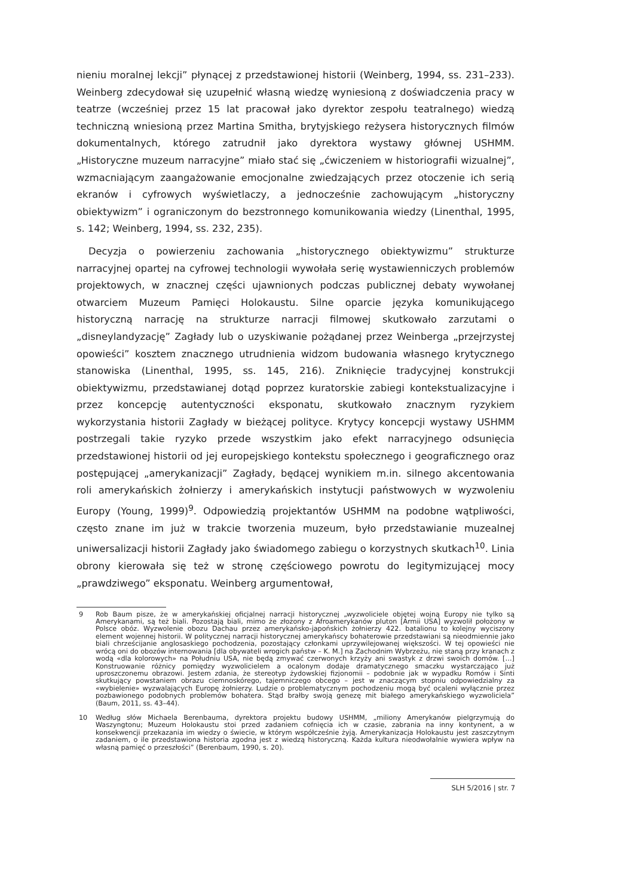nieniu moralnej lekcji” płynącej z przedstawionej historii (Weinberg, 1994, ss. 231–233). Weinberg zdecydował się uzupełnić własną wiedzę wyniesioną z doświadczenia pracy w teatrze (wcześniej przez 15 lat pracował jako dyrektor zespołu teatralnego) wiedzą techniczną wniesioną przez Martina Smitha, brytyjskiego reżysera historycznych filmów dokumentalnych, którego zatrudnił jako dyrektora wystawy głównej USHMM. „Historyczne muzeum narracyjne” miało stać się „ćwiczeniem w historiografii wizualnej”, wzmacniającym zaangażowanie emocjonalne zwiedzających przez otoczenie ich serią ekranów i cyfrowych wyświetlaczy, a jednocześnie zachowującym „historyczny obiektywizm” i ograniczonym do bezstronnego komunikowania wiedzy (Linenthal, 1995, s. 142; Weinberg, 1994, ss. 232, 235).
Decyzja o powierzeniu zachowania „historycznego obiektywizmu” strukturze narracyjnej opartej na cyfrowej technologii wywołała serię wystawienniczych problemów projektowych, w znacznej części ujawnionych podczas publicznej debaty wywołanej otwarciem Muzeum Pamięci Holokaustu. Silne oparcie języka komunikującego historyczną narrację na strukturze narracji filmowej skutkowało zarzutami o „disneylandyzację” Zagłady lub o uzyskiwanie pożądanej przez Weinberga „przejrzystej opowieści” kosztem znacznego utrudnienia widzom budowania własnego krytycznego stanowiska (Linenthal, 1995, ss. 145, 216). Zniknięcie tradycyjnej konstrukcji obiektywizmu, przedstawianej dotąd poprzez kuratorskie zabiegi kontekstualizacyjne i przez koncepcję autentyczności eksponatu, skutkowało znacznym ryzykiem wykorzystania historii Zagłady w bieżącej polityce. Krytycy koncepcji wystawy USHMM postrzegali takie ryzyko przede wszystkim jako efekt narracyjnego odsunięcia przedstawionej historii od jej europejskiego kontekstu społecznego i geograficznego oraz postępującej „amerykanizacji” Zagłady, będącej wynikiem m.in. silnego akcentowania roli amerykańskich żołnierzy i amerykańskich instytucji państwowych w wyzwoleniu Europy (Young, 1999)<sup>9</sup>. Odpowiedzią projektantów USHMM na podobne wątpliwości, często znane im już w trakcie tworzenia muzeum, było przedstawianie muzealnej uniwersalizacji historii Zagłady jako świadomego zabiegu o korzystnych skutkach<sup>10</sup>. Linia obrony kierowała się też w stronę częściowego powrotu do legitymizującej mocy „prawdziwego” eksponatu. Weinberg argumentował,
9 Rob Baum pisze, że w amerykańskiej oficjalnej narracji historycznej „wyzwoliciele objętej wojną Europy nie tylko są Amerykanami, są też biali. Pozostają biali, mimo że złożony z Afroamerykanów pluton [Armii USA] wyzwolił położony w Polsce obóz. Wyzwolenie obozu Dachau przez amerykańsko-japońskich żołnierzy 422. batalionu to kolejny wyciszony element wojennej historii. W politycznej narracji historycznej amerykańscy bohaterowie przedstawiani są nieodmiennie jako biali chrześcijanie anglosaskiego pochodzenia, pozostający członkami uprzywilejowanej większości. W tej opowieści nie wrócą oni do obozów internowania [dla obywateli wrogich państw – K. M.] na Zachodnim Wybrzeżu, nie staną przy kranach z wodą «dla kolorowych» na Południu USA, nie będą zmywać czerwonych krzyży ani swastyk z drzwi swoich domów. […] Konstruowanie różnicy pomiędzy wyzwolicielem a ocalonym dodaje dramatycznego smaczku wystarczająco już uproszczonemu obrazowi. Jestem zdania, że stereotyp żydowskiej fizjonomii – podobnie jak w wypadku Romów i Sinti skutkujący powstaniem obrazu ciemnoskórego, tajemniczego obcego – jest w znaczącym stopniu odpowiedzialny za «wybielenie» wyzwalających Europę żołnierzy. Ludzie o problematycznym pochodzeniu mogą być ocaleni wyłącznie przez pozbawionego podobnych problemów bohatera. Stąd brałby swoją genezę mit białego amerykańskiego wyzwoliciela” (Baum, 2011, ss. 43–44).
10 Według słów Michaela Berenbauma, dyrektora projektu budowy USHMM, „miliony Amerykanów pielgrzymują do Waszyngtonu; Muzeum Holokaustu stoi przed zadaniem cofnięcia ich w czasie, zabrania na inny kontynent, a w konsekwencji przekazania im wiedzy o świecie, w którym współcześnie żyją. Amerykanizacja Holokaustu jest zaszczytnym zadaniem, o ile przedstawiona historia zgodna jest z wiedzą historyczną. Każda kultura nieodwołalnie wywiera wpływ na własną pamięć o przeszłości” (Berenbaum, 1990, s. 20).
SLH 5/2016 | str. 7